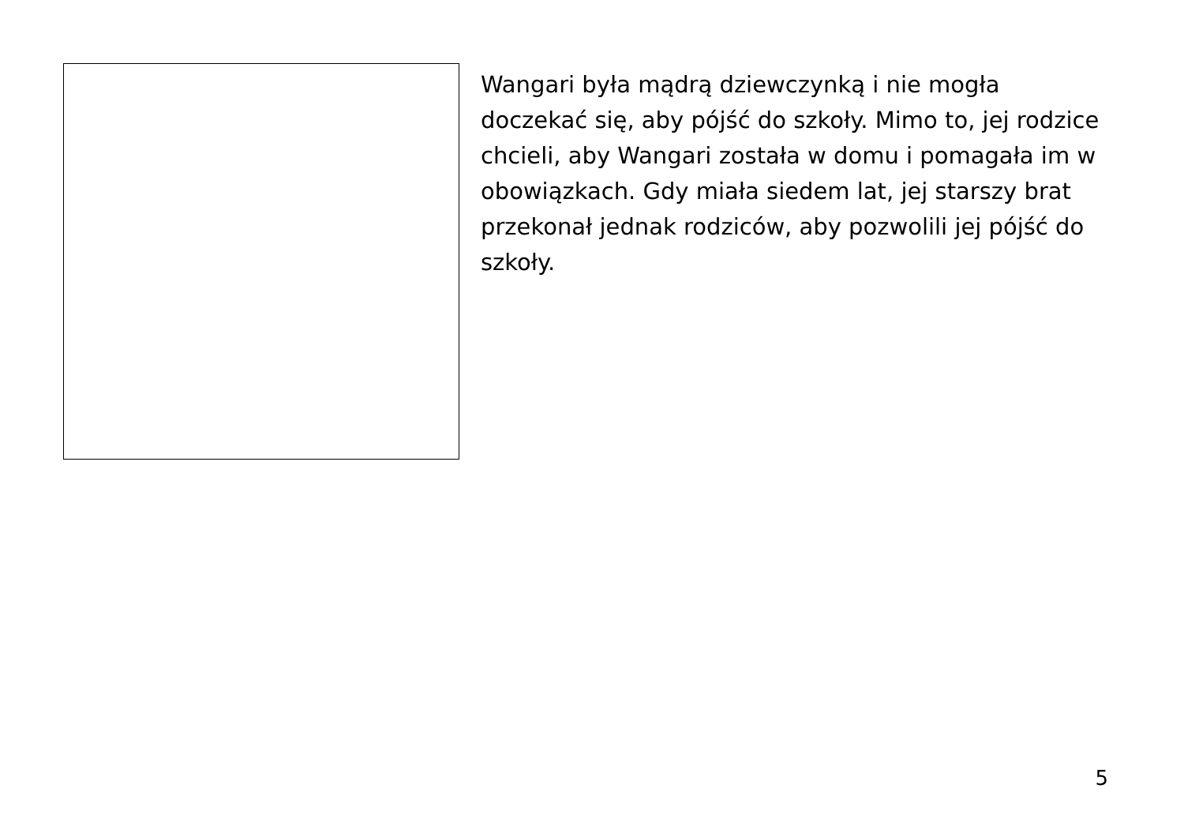Wangari była mądrą dziewczynką i nie mogła doczekać się, aby pójść do szkoły. Mimo to, jej rodzice chcieli, aby Wangari została w domu i pomagała im w obowiązkach. Gdy miała siedem lat, jej starszy brat przekonał jednak rodziców, aby pozwolili jej pójść do szkoły.
5